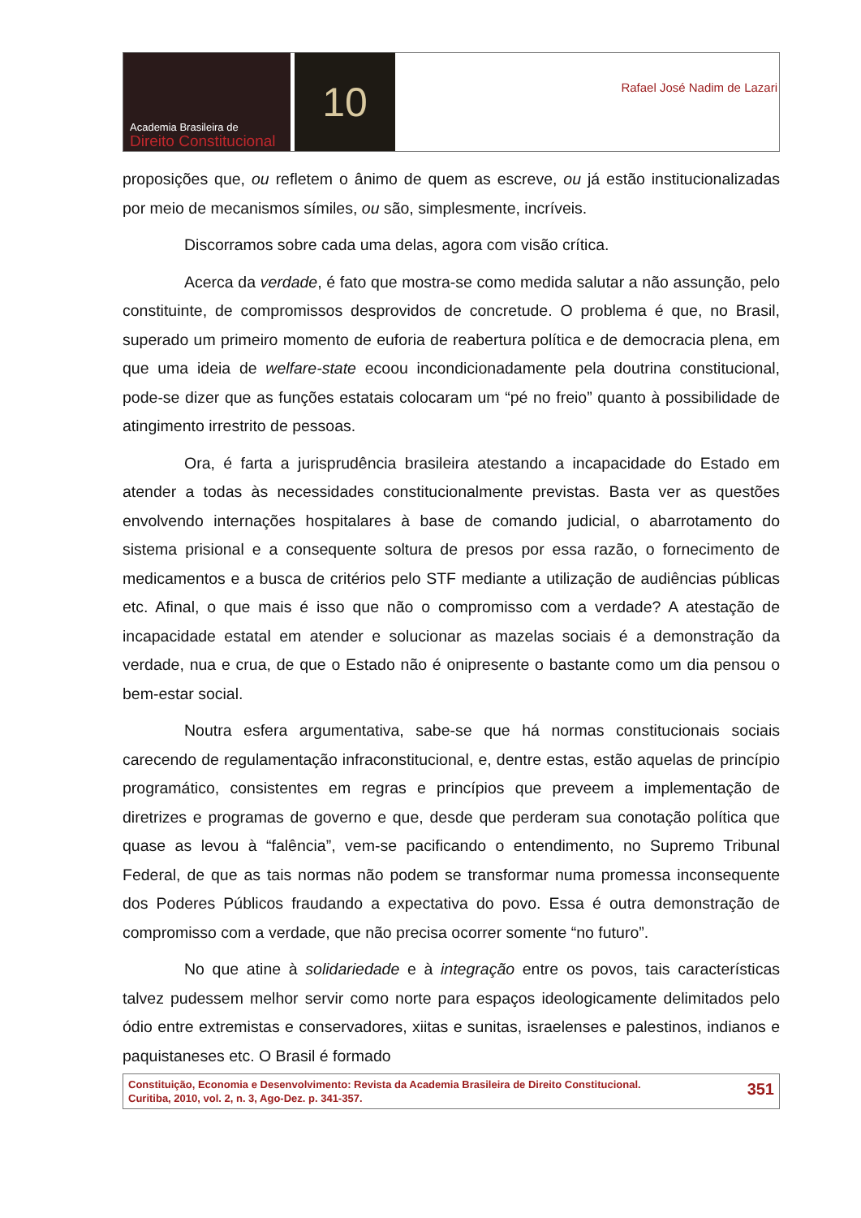Academia Brasileira de
Direito Constitucional
10
Rafael José Nadim de Lazari
proposições que, ou refletem o ânimo de quem as escreve, ou já estão institucionalizadas por meio de mecanismos símiles, ou são, simplesmente, incríveis.
Discorramos sobre cada uma delas, agora com visão crítica.
Acerca da verdade, é fato que mostra-se como medida salutar a não assunção, pelo constituinte, de compromissos desprovidos de concretude. O problema é que, no Brasil, superado um primeiro momento de euforia de reabertura política e de democracia plena, em que uma ideia de welfare-state ecoou incondicionadamente pela doutrina constitucional, pode-se dizer que as funções estatais colocaram um “pé no freio” quanto à possibilidade de atingimento irrestrito de pessoas.
Ora, é farta a jurisprudência brasileira atestando a incapacidade do Estado em atender a todas às necessidades constitucionalmente previstas. Basta ver as questões envolvendo internações hospitalares à base de comando judicial, o abarrotamento do sistema prisional e a consequente soltura de presos por essa razão, o fornecimento de medicamentos e a busca de critérios pelo STF mediante a utilização de audiências públicas etc. Afinal, o que mais é isso que não o compromisso com a verdade? A atestação de incapacidade estatal em atender e solucionar as mazelas sociais é a demonstração da verdade, nua e crua, de que o Estado não é onipresente o bastante como um dia pensou o bem-estar social.
Noutra esfera argumentativa, sabe-se que há normas constitucionais sociais carecendo de regulamentação infraconstitucional, e, dentre estas, estão aquelas de princípio programático, consistentes em regras e princípios que preveem a implementação de diretrizes e programas de governo e que, desde que perderam sua conotação política que quase as levou à “falência”, vem-se pacificando o entendimento, no Supremo Tribunal Federal, de que as tais normas não podem se transformar numa promessa inconsequente dos Poderes Públicos fraudando a expectativa do povo. Essa é outra demonstração de compromisso com a verdade, que não precisa ocorrer somente “no futuro”.
No que atine à solidariedade e à integração entre os povos, tais características talvez pudessem melhor servir como norte para espaços ideologicamente delimitados pelo ódio entre extremistas e conservadores, xiitas e sunitas, israelenses e palestinos, indianos e paquistaneses etc. O Brasil é formado
Constituição, Economia e Desenvolvimento: Revista da Academia Brasileira de Direito Constitucional.
Curitiba, 2010, vol. 2, n. 3, Ago-Dez. p. 341-357.
351